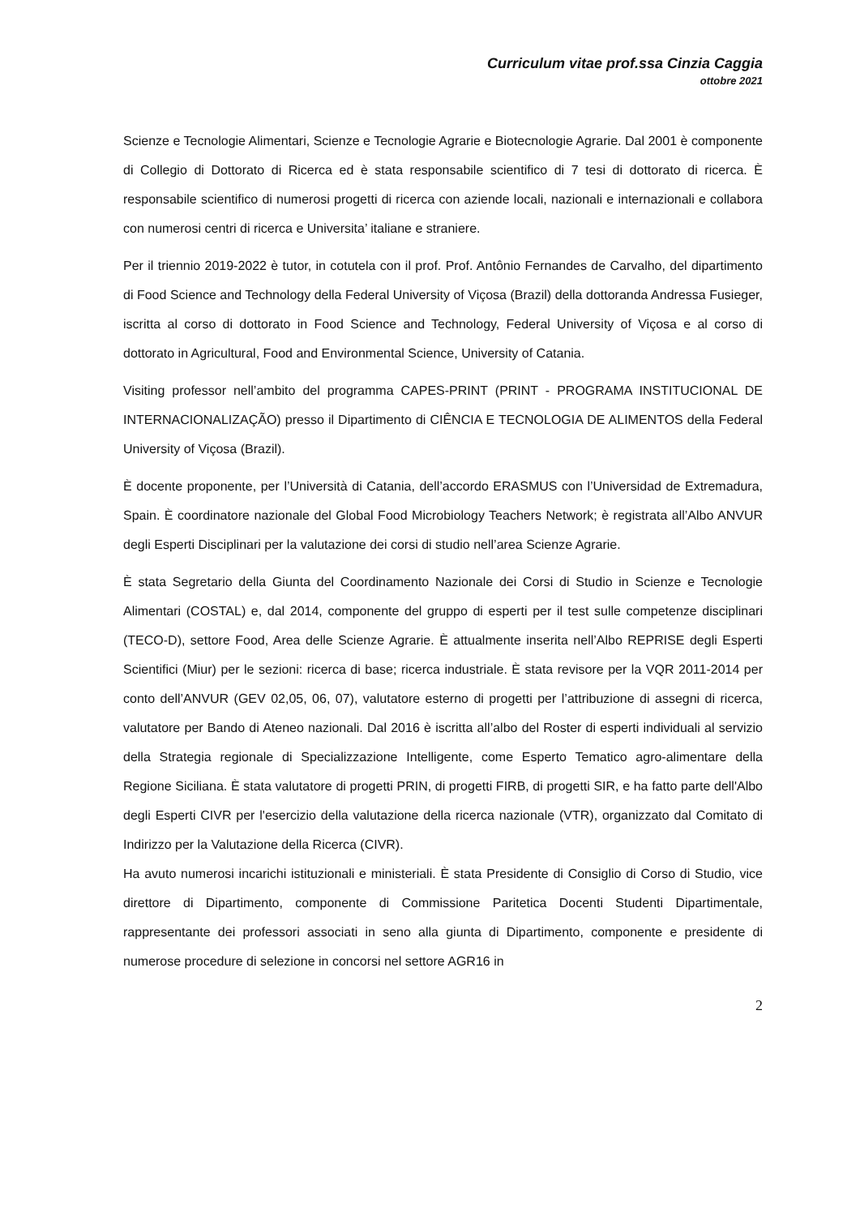Curriculum vitae prof.ssa Cinzia Caggia
ottobre 2021
Scienze e Tecnologie Alimentari, Scienze e Tecnologie Agrarie e Biotecnologie Agrarie. Dal 2001 è componente di Collegio di Dottorato di Ricerca ed è stata responsabile scientifico di 7 tesi di dottorato di ricerca. È responsabile scientifico di numerosi progetti di ricerca con aziende locali, nazionali e internazionali e collabora con numerosi centri di ricerca e Universita’ italiane e straniere.
Per il triennio 2019-2022 è tutor, in cotutela con il prof. Prof. Antônio Fernandes de Carvalho, del dipartimento di Food Science and Technology della Federal University of Viçosa (Brazil) della dottoranda Andressa Fusieger, iscritta al corso di dottorato in Food Science and Technology, Federal University of Viçosa e al corso di dottorato in Agricultural, Food and Environmental Science, University of Catania.
Visiting professor nell’ambito del programma CAPES-PRINT (PRINT - PROGRAMA INSTITUCIONAL DE INTERNACIONALIZAÇÃO) presso il Dipartimento di CIÊNCIA E TECNOLOGIA DE ALIMENTOS della Federal University of Viçosa (Brazil).
È docente proponente, per l’Università di Catania, dell’accordo ERASMUS con l’Universidad de Extremadura, Spain. È coordinatore nazionale del Global Food Microbiology Teachers Network; è registrata all’Albo ANVUR degli Esperti Disciplinari per la valutazione dei corsi di studio nell’area Scienze Agrarie.
È stata Segretario della Giunta del Coordinamento Nazionale dei Corsi di Studio in Scienze e Tecnologie Alimentari (COSTAL) e, dal 2014, componente del gruppo di esperti per il test sulle competenze disciplinari (TECO-D), settore Food, Area delle Scienze Agrarie. È attualmente inserita nell’Albo REPRISE degli Esperti Scientifici (Miur) per le sezioni: ricerca di base; ricerca industriale. È stata revisore per la VQR 2011-2014 per conto dell’ANVUR (GEV 02,05, 06, 07), valutatore esterno di progetti per l’attribuzione di assegni di ricerca, valutatore per Bando di Ateneo nazionali. Dal 2016 è iscritta all’albo del Roster di esperti individuali al servizio della Strategia regionale di Specializzazione Intelligente, come Esperto Tematico agro-alimentare della Regione Siciliana. È stata valutatore di progetti PRIN, di progetti FIRB, di progetti SIR, e ha fatto parte dell'Albo degli Esperti CIVR per l'esercizio della valutazione della ricerca nazionale (VTR), organizzato dal Comitato di Indirizzo per la Valutazione della Ricerca (CIVR).
Ha avuto numerosi incarichi istituzionali e ministeriali. È stata Presidente di Consiglio di Corso di Studio, vice direttore di Dipartimento, componente di Commissione Paritetica Docenti Studenti Dipartimentale, rappresentante dei professori associati in seno alla giunta di Dipartimento, componente e presidente di numerose procedure di selezione in concorsi nel settore AGR16 in
2